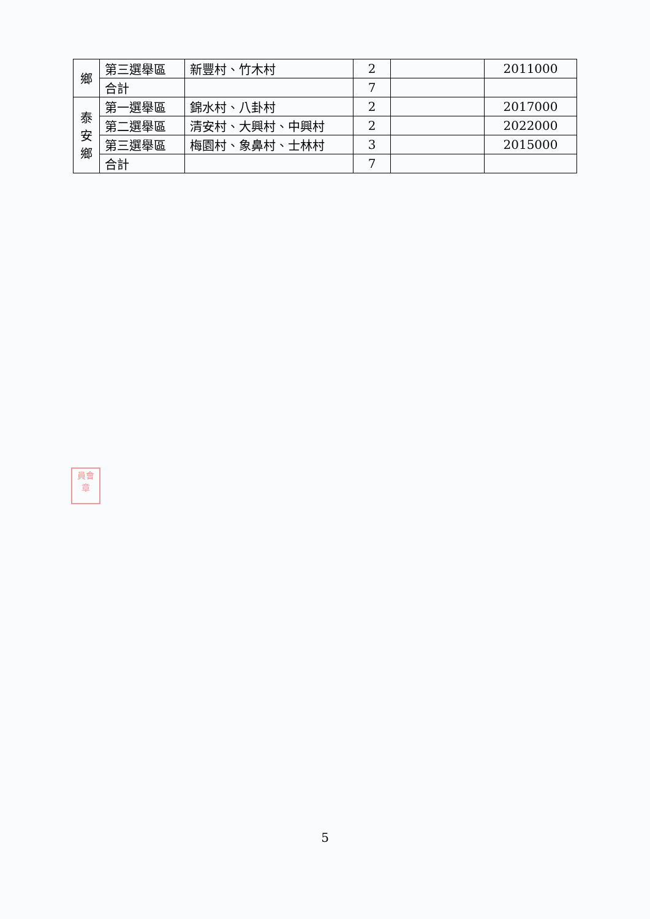| 鄉 | 第三選舉區 | 新豐村、竹木村 | 2 | | 2011000 |
| | 合計 | | 7 | | |
| 泰 安 鄉 | 第一選舉區 | 錦水村、八卦村 | 2 | | 2017000 |
| | 第二選舉區 | 清安村、大興村、中興村 | 2 | | 2022000 |
| | 第三選舉區 | 梅園村、象鼻村、士林村 | 3 | | 2015000 |
| | 合計 | | 7 | | |
員會
章
5